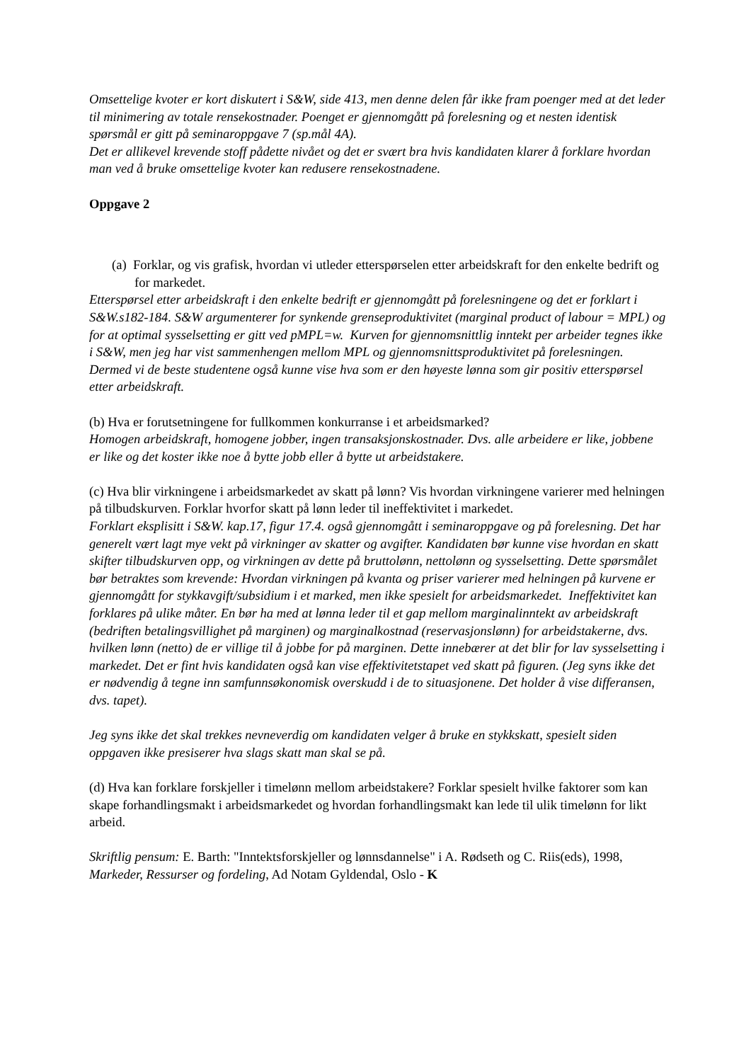Omsettelige kvoter er kort diskutert i S&W, side 413, men denne delen får ikke fram poenger med at det leder til minimering av totale rensekostnader. Poenget er gjennomgått på forelesning og et nesten identisk spørsmål er gitt på seminaroppgave 7 (sp.mål 4A).
Det er allikevel krevende stoff pådette nivået og det er svært bra hvis kandidaten klarer å forklare hvordan man ved å bruke omsettelige kvoter kan redusere rensekostnadene.
Oppgave 2
(a) Forklar, og vis grafisk, hvordan vi utleder etterspørselen etter arbeidskraft for den enkelte bedrift og for markedet.
Etterspørsel etter arbeidskraft i den enkelte bedrift er gjennomgått på forelesningene og det er forklart i S&W.s182-184. S&W argumenterer for synkende grenseproduktivitet (marginal product of labour = MPL) og for at optimal sysselsetting er gitt ved pMPL=w. Kurven for gjennomsnittlig inntekt per arbeider tegnes ikke i S&W, men jeg har vist sammenhengen mellom MPL og gjennomsnittsproduktivitet på forelesningen. Dermed vi de beste studentene også kunne vise hva som er den høyeste lønna som gir positiv etterspørsel etter arbeidskraft.
(b) Hva er forutsetningene for fullkommen konkurranse i et arbeidsmarked?
Homogen arbeidskraft, homogene jobber, ingen transaksjonskostnader. Dvs. alle arbeidere er like, jobbene er like og det koster ikke noe å bytte jobb eller å bytte ut arbeidstakere.
(c) Hva blir virkningene i arbeidsmarkedet av skatt på lønn? Vis hvordan virkningene varierer med helningen på tilbudskurven. Forklar hvorfor skatt på lønn leder til ineffektivitet i markedet.
Forklart eksplisitt i S&W. kap.17, figur 17.4. også gjennomgått i seminaroppgave og på forelesning. Det har generelt vært lagt mye vekt på virkninger av skatter og avgifter. Kandidaten bør kunne vise hvordan en skatt skifter tilbudskurven opp, og virkningen av dette på bruttolønn, nettolønn og sysselsetting. Dette spørsmålet bør betraktes som krevende: Hvordan virkningen på kvanta og priser varierer med helningen på kurvene er gjennomgått for stykkavgift/subsidium i et marked, men ikke spesielt for arbeidsmarkedet. Ineffektivitet kan forklares på ulike måter. En bør ha med at lønna leder til et gap mellom marginalinntekt av arbeidskraft (bedriften betalingsvillighet på marginen) og marginalkostnad (reservasjonslønn) for arbeidstakerne, dvs. hvilken lønn (netto) de er villige til å jobbe for på marginen. Dette innebærer at det blir for lav sysselsetting i markedet. Det er fint hvis kandidaten også kan vise effektivitetstapet ved skatt på figuren. (Jeg syns ikke det er nødvendig å tegne inn samfunnsøkonomisk overskudd i de to situasjonene. Det holder å vise differansen, dvs. tapet).
Jeg syns ikke det skal trekkes nevneverdig om kandidaten velger å bruke en stykkskatt, spesielt siden oppgaven ikke presiserer hva slags skatt man skal se på.
(d) Hva kan forklare forskjeller i timelønn mellom arbeidstakere? Forklar spesielt hvilke faktorer som kan skape forhandlingsmakt i arbeidsmarkedet og hvordan forhandlingsmakt kan lede til ulik timelønn for likt arbeid.
Skriftlig pensum: E. Barth: "Inntektsforskjeller og lønnsdannelse" i A. Rødseth og C. Riis(eds), 1998, Markeder, Ressurser og fordeling, Ad Notam Gyldendal, Oslo - K